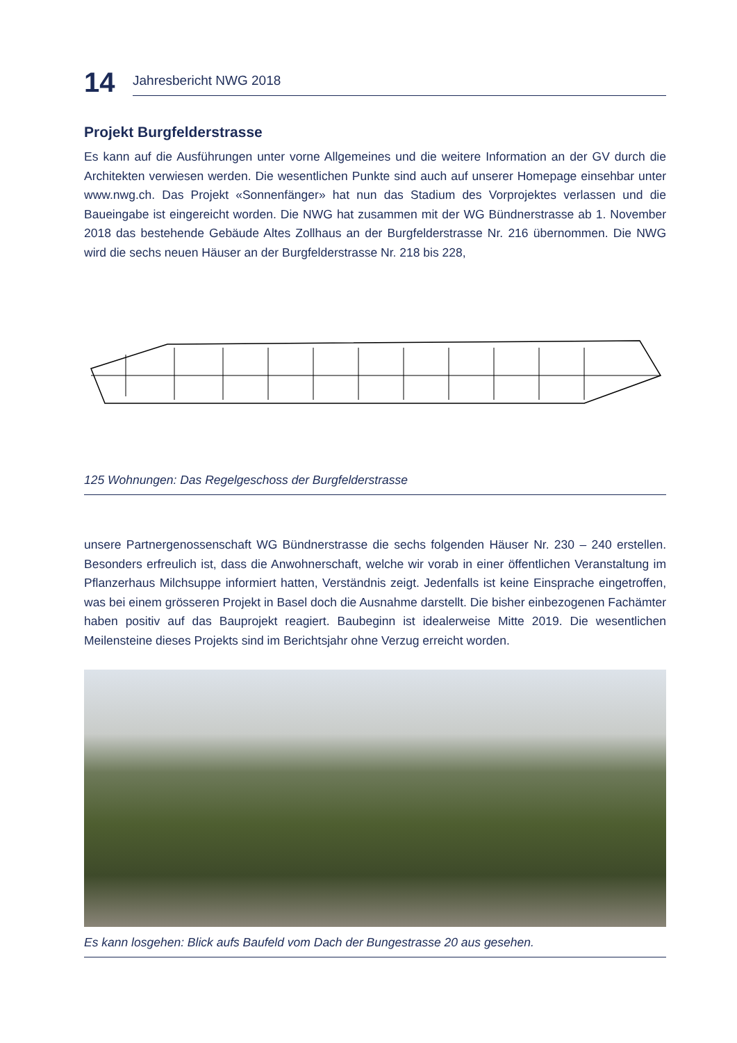14
Jahresbericht NWG 2018
Projekt Burgfelderstrasse
Es kann auf die Ausführungen unter vorne Allgemeines und die weitere Information an der GV durch die Architekten verwiesen werden. Die wesentlichen Punkte sind auch auf unserer Homepage einsehbar unter www.nwg.ch. Das Projekt «Sonnenfänger» hat nun das Stadium des Vorprojektes verlassen und die Baueingabe ist eingereicht worden. Die NWG hat zusammen mit der WG Bündnerstrasse ab 1. November 2018 das bestehende Gebäude Altes Zollhaus an der Burgfelderstrasse Nr. 216 übernommen. Die NWG wird die sechs neuen Häuser an der Burgfelderstrasse Nr. 218 bis 228,
125 Wohnungen: Das Regelgeschoss der Burgfelderstrasse
unsere Partnergenossenschaft WG Bündnerstrasse die sechs folgenden Häuser Nr. 230 – 240 erstellen. Besonders erfreulich ist, dass die Anwohnerschaft, welche wir vorab in einer öffentlichen Veranstaltung im Pflanzerhaus Milchsuppe informiert hatten, Verständnis zeigt. Jedenfalls ist keine Einsprache eingetroffen, was bei einem grösseren Projekt in Basel doch die Ausnahme darstellt. Die bisher einbezogenen Fachämter haben positiv auf das Bauprojekt reagiert. Baubeginn ist idealerweise Mitte 2019. Die wesentlichen Meilensteine dieses Projekts sind im Berichtsjahr ohne Verzug erreicht worden.
Es kann losgehen: Blick aufs Baufeld vom Dach der Bungestrasse 20 aus gesehen.